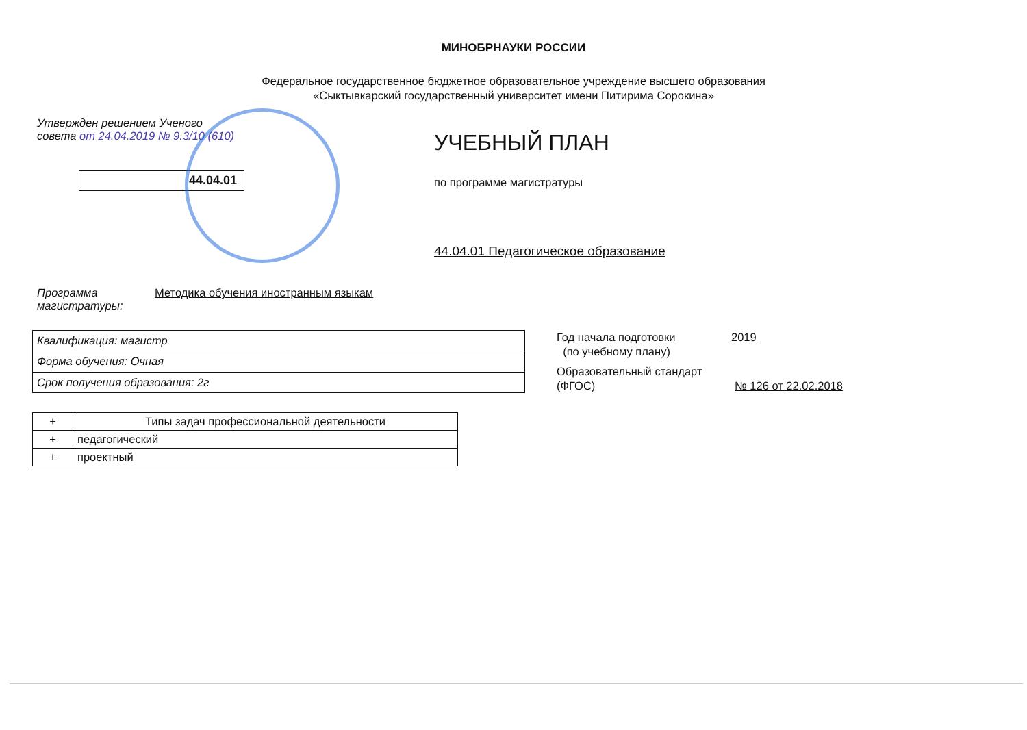МИНОБРНАУКИ РОССИИ
Федеральное государственное бюджетное образовательное учреждение высшего образования
«Сыктывкарский государственный университет имени Питирима Сорокина»
Утвержден решением Ученого
совета от 24.04.2019 № 9.3/10 (610)
44.04.01
УЧЕБНЫЙ ПЛАН
по программе магистратуры
44.04.01 Педагогическое образование
Программа
магистратуры:
Методика обучения иностранным языкам
| Квалификация: магистр |
| Форма обучения: Очная |
| Срок получения образования: 2г |
Год начала подготовки
(по учебному плану)
2019
Образовательный стандарт
(ФГОС)
№ 126 от 22.02.2018
| + | Типы задач профессиональной деятельности |
| + | педагогический |
| + | проектный |